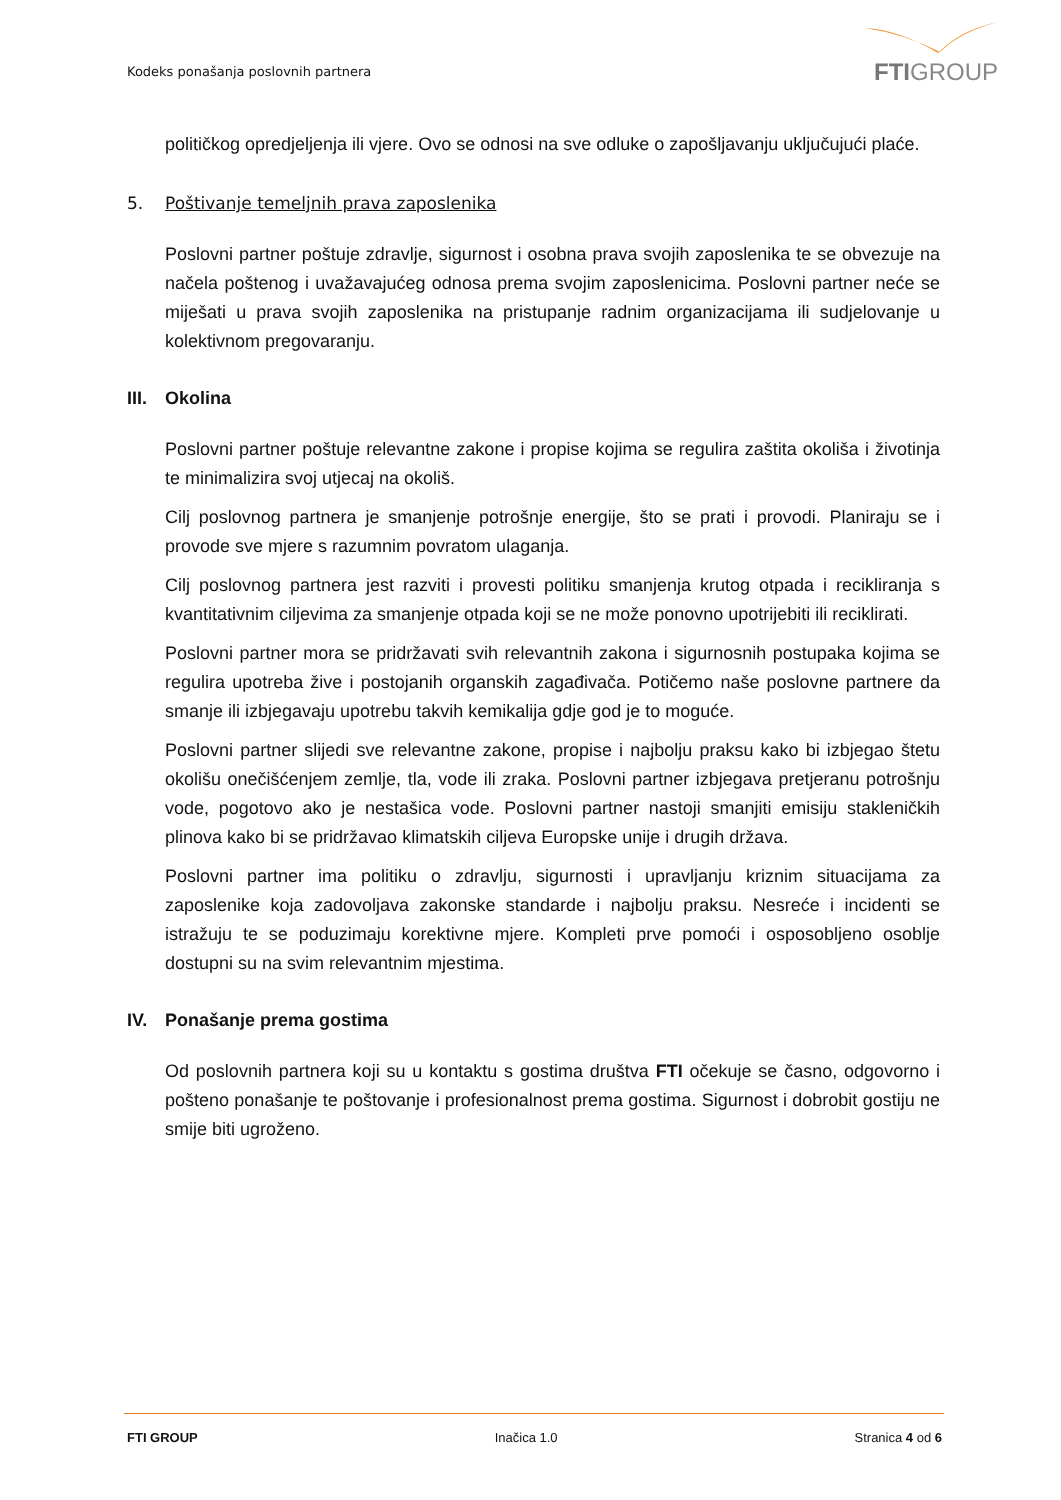Kodeks ponašanja poslovnih partnera
FTIGROUP
političkog opredjeljenja ili vjere. Ovo se odnosi na sve odluke o zapošljavanju uključujući plaće.
5. Poštivanje temeljnih prava zaposlenika
Poslovni partner poštuje zdravlje, sigurnost i osobna prava svojih zaposlenika te se obvezuje na načela poštenog i uvažavajućeg odnosa prema svojim zaposlenicima. Poslovni partner neće se miješati u prava svojih zaposlenika na pristupanje radnim organizacijama ili sudjelovanje u kolektivnom pregovaranju.
III. Okolina
Poslovni partner poštuje relevantne zakone i propise kojima se regulira zaštita okoliša i životinja te minimalizira svoj utjecaj na okoliš.
Cilj poslovnog partnera je smanjenje potrošnje energije, što se prati i provodi. Planiraju se i provode sve mjere s razumnim povratom ulaganja.
Cilj poslovnog partnera jest razviti i provesti politiku smanjenja krutog otpada i recikliranja s kvantitativnim ciljevima za smanjenje otpada koji se ne može ponovno upotrijebiti ili reciklirati.
Poslovni partner mora se pridržavati svih relevantnih zakona i sigurnosnih postupaka kojima se regulira upotreba žive i postojanih organskih zagađivača. Potičemo naše poslovne partnere da smanje ili izbjegavaju upotrebu takvih kemikalija gdje god je to moguće.
Poslovni partner slijedi sve relevantne zakone, propise i najbolju praksu kako bi izbjegao štetu okolišu onečišćenjem zemlje, tla, vode ili zraka. Poslovni partner izbjegava pretjeranu potrošnju vode, pogotovo ako je nestašica vode. Poslovni partner nastoji smanjiti emisiju stakleničkih plinova kako bi se pridržavao klimatskih ciljeva Europske unije i drugih država.
Poslovni partner ima politiku o zdravlju, sigurnosti i upravljanju kriznim situacijama za zaposlenike koja zadovoljava zakonske standarde i najbolju praksu. Nesreće i incidenti se istražuju te se poduzimaju korektivne mjere. Kompleti prve pomoći i osposobljeno osoblje dostupni su na svim relevantnim mjestima.
IV. Ponašanje prema gostima
Od poslovnih partnera koji su u kontaktu s gostima društva FTI očekuje se časno, odgovorno i pošteno ponašanje te poštovanje i profesionalnost prema gostima. Sigurnost i dobrobit gostiju ne smije biti ugroženo.
FTI GROUP Inačica 1.0 Stranica 4 od 6